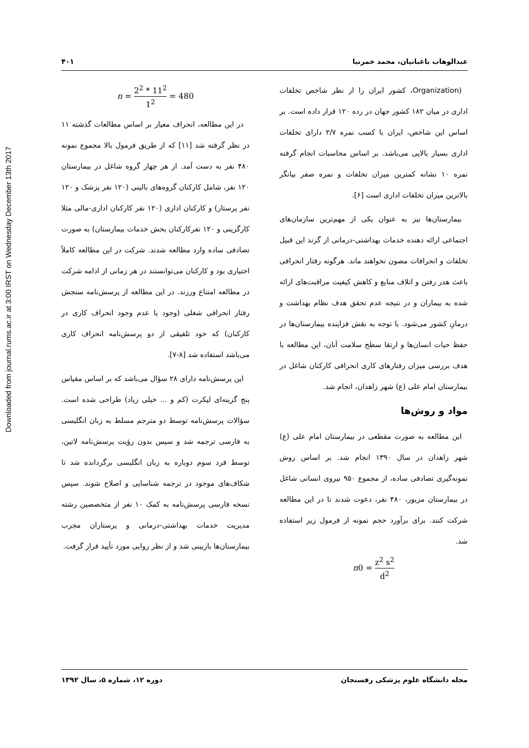Downloaded from journal.rums.ac.ir at 3:00 IRST on Wednesday December 13th 2017
عبدالوهاب باغبانیان، محمد خمرنیا ۴۰۱
(Organization، کشور ایران را از نظر شاخص تخلفات اداری در میان ۱۸۲ کشور جهان در رده ۱۲۰ قرار داده است. بر اساس این شاخص، ایران با کسب نمره ۲/۷ دارای تخلفات اداری بسیار بالایی می‌باشد. بر اساس محاسبات انجام گرفته نمره ۱۰ نشانه کمترین میزان تخلفات و نمره صفر بیانگر بالاترین میزان تخلفات اداری است [۶].
بیمارستان‌ها نیز به عنوان یکی از مهم‌ترین سازمان‌های اجتماعی ارائه دهنده خدمات بهداشتی-درمانی از گزند این قبیل تخلفات و انحرافات مصون نخواهند ماند. هرگونه رفتار انحرافی باعث هدر رفتن و اتلاف منابع و کاهش کیفیت مراقبت‌های ارائه شده به بیماران و در نتیجه عدم تحقق هدف نظام بهداشت و درمانِ کشور می‌شود. با توجه به نقش فزاینده بیمارستان‌ها در حفظ حیات انسان‌ها و ارتقا سطح سلامت آنان، این مطالعه با هدف بررسی میزان رفتارهای کاری انحرافی کارکنان شاغل در بیمارستان امام علی (ع) شهر زاهدان، انجام شد.
مواد و روش‌ها
این مطالعه به صورت مقطعی در بیمارستان امام علی (ع) شهر زاهدان در سال ۱۳۹۰ انجام شد. بر اساس روش نمونه‌گیری تصادفی ساده، از مجموع ۹۵۰ نیروی انسانی شاغل در بیمارستان مزبور، ۴۸۰ نفر، دعوت شدند تا در این مطالعه شرکت کنند. برای برآورد حجم نمونه از فرمول زیر استفاده شد.
n0 = z<sup>2</sup> s<sup>2</sup> d<sup>2</sup>
n = 2<sup>2</sup> * 11<sup>2</sup> 1<sup>2</sup> = 480
در این مطالعه، انحراف معیار بر اساس مطالعات گذشته ۱۱ در نظر گرفته شد [۱۱] که از طریق فرمول بالا مجموع نمونه ۴۸۰ نفر به دست آمد. از هر چهار گروه شاغل در بیمارستان ۱۲۰ نفر، شامل کارکنان گروه‌های بالینی (۱۲۰ نفر پزشک و ۱۲۰ نفر پرستار) و کارکنان اداری (۱۲۰ نفر کارکنان اداری-مالی مثلا کارگزینی و ۱۲۰ نفرکارکنان بخش خدمات بیمارستان) به صورت تصادفی ساده وارد مطالعه شدند. شرکت در این مطالعه کاملاً اختیاری بود و کارکنان می‌توانستند در هر زمانی از ادامه شرکت در مطالعه امتناع ورزند. در این مطالعه از پرسش‌نامه سنجش رفتار انحرافی شغلی (وجود یا عدم وجود انحراف کاری در کارکنان) که خود تلفیقی از دو پرسش‌نامه انحراف کاری می‌باشد استفاده شد [۸-۷].
این پرسش‌نامه دارای ۲۸ سؤال می‌باشد که بر اساس مقیاس پنج گزینه‌ای لیکرت (کم و ... خیلی زیاد) طراحی شده است. سؤالات پرسش‌نامه توسط دو مترجم مسلط به زبان انگلیسی به فارسی ترجمه شد و سپس بدون رؤیت پرسش‌نامه لاتین، توسط فرد سوم دوباره به زبان انگلیسی برگردانده شد تا شکاف‌های موجود در ترجمه شناسایی و اصلاح شوند. سپس نسخه فارسی پرسش‌نامه به کمک ۱۰ نفر از متخصصین رشته مدیریت خدمات بهداشتی-درمانی و پرستاران مجرب بیمارستان‌ها بازبینی شد و از نظر روایی مورد تأیید قرار گرفت.
مجله دانشگاه علوم پزشکی رفسنجان دوره ۱۲، شماره ۵، سال ۱۳۹۲